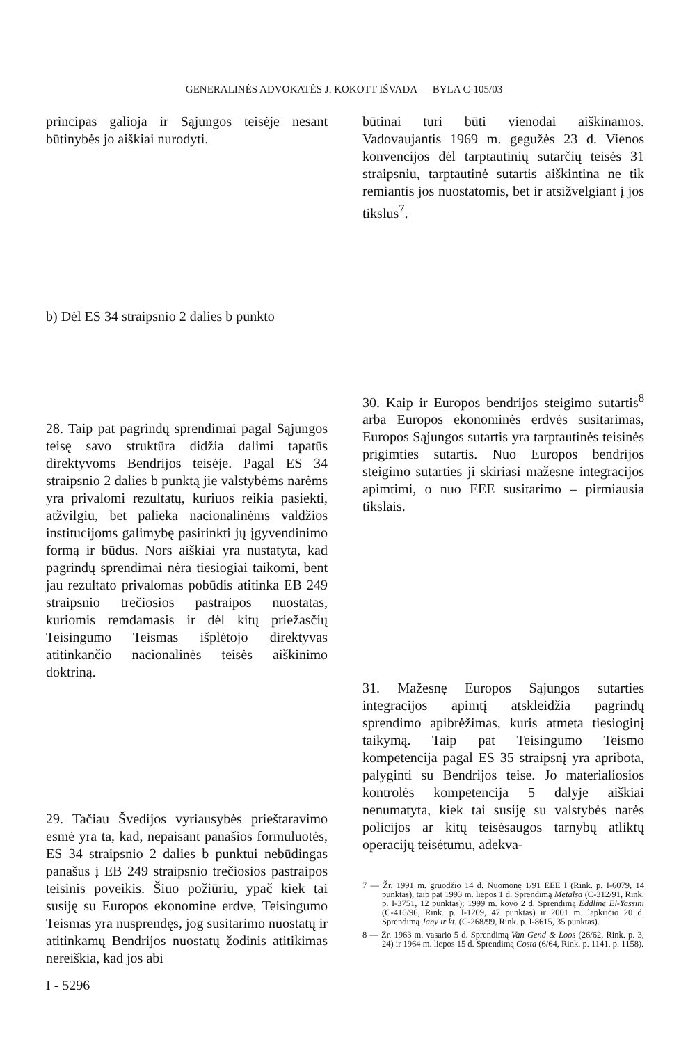GENERALINĖS ADVOKATĖS J. KOKOTT IŠVADA — BYLA C-105/03
principas galioja ir Sąjungos teisėje nesant būtinybės jo aiškiai nurodyti.
b) Dėl ES 34 straipsnio 2 dalies b punkto
28. Taip pat pagrindų sprendimai pagal Sąjungos teisę savo struktūra didžia dalimi tapatūs direktyvoms Bendrijos teisėje. Pagal ES 34 straipsnio 2 dalies b punktą jie valstybėms narėms yra privalomi rezultatų, kuriuos reikia pasiekti, atžvilgiu, bet palieka nacionalinėms valdžios institucijoms galimybę pasirinkti jų įgyvendinimo formą ir būdus. Nors aiškiai yra nustatyta, kad pagrindų sprendimai nėra tiesiogiai taikomi, bent jau rezultato privalomas pobūdis atitinka EB 249 straipsnio trečiosios pastraipos nuostatas, kuriomis remdamasis ir dėl kitų priežasčių Teisingumo Teismas išplėtojo direktyvas atitinkančio nacionalinės teisės aiškinimo doktriną.
29. Tačiau Švedijos vyriausybės prieštaravimo esmė yra ta, kad, nepaisant panašios formuluotės, ES 34 straipsnio 2 dalies b punktui nebūdingas panašus į EB 249 straipsnio trečiosios pastraipos teisinis poveikis. Šiuo požiūriu, ypač kiek tai susiję su Europos ekonomine erdve, Teisingumo Teismas yra nusprendęs, jog susitarimo nuostatų ir atitinkamų Bendrijos nuostatų žodinis atitikimas nereiškia, kad jos abi
būtinai turi būti vienodai aiškinamos. Vadovaujantis 1969 m. gegužės 23 d. Vienos konvencijos dėl tarptautinių sutarčių teisės 31 straipsniu, tarptautinė sutartis aiškintina ne tik remiantis jos nuostatomis, bet ir atsižvelgiant į jos tikslus<sup>7</sup>.
30. Kaip ir Europos bendrijos steigimo sutartis<sup>8</sup> arba Europos ekonominės erdvės susitarimas, Europos Sąjungos sutartis yra tarptautinės teisinės prigimties sutartis. Nuo Europos bendrijos steigimo sutarties ji skiriasi mažesne integracijos apimtimi, o nuo EEE susitarimo – pirmiausia tikslais.
31. Mažesnę Europos Sąjungos sutarties integracijos apimtį atskleidžia pagrindų sprendimo apibrėžimas, kuris atmeta tiesioginį taikymą. Taip pat Teisingumo Teismo kompetencija pagal ES 35 straipsnį yra apribota, palyginti su Bendrijos teise. Jo materialiosios kontrolės kompetencija 5 dalyje aiškiai nenumatyta, kiek tai susiję su valstybės narės policijos ar kitų teisėsaugos tarnybų atliktų operacijų teisėtumu, adekva-
7 — Žr. 1991 m. gruodžio 14 d. Nuomonę 1/91 EEE I (Rink. p. I-6079, 14 punktas), taip pat 1993 m. liepos 1 d. Sprendimą Metalsa (C-312/91, Rink. p. I-3751, 12 punktas); 1999 m. kovo 2 d. Sprendimą Eddline El-Yassini (C-416/96, Rink. p. I-1209, 47 punktas) ir 2001 m. lapkričio 20 d. Sprendimą Jany ir kt. (C-268/99, Rink. p. I-8615, 35 punktas).
8 — Žr. 1963 m. vasario 5 d. Sprendimą Van Gend & Loos (26/62, Rink. p. 3, 24) ir 1964 m. liepos 15 d. Sprendimą Costa (6/64, Rink. p. 1141, p. 1158).
I - 5296